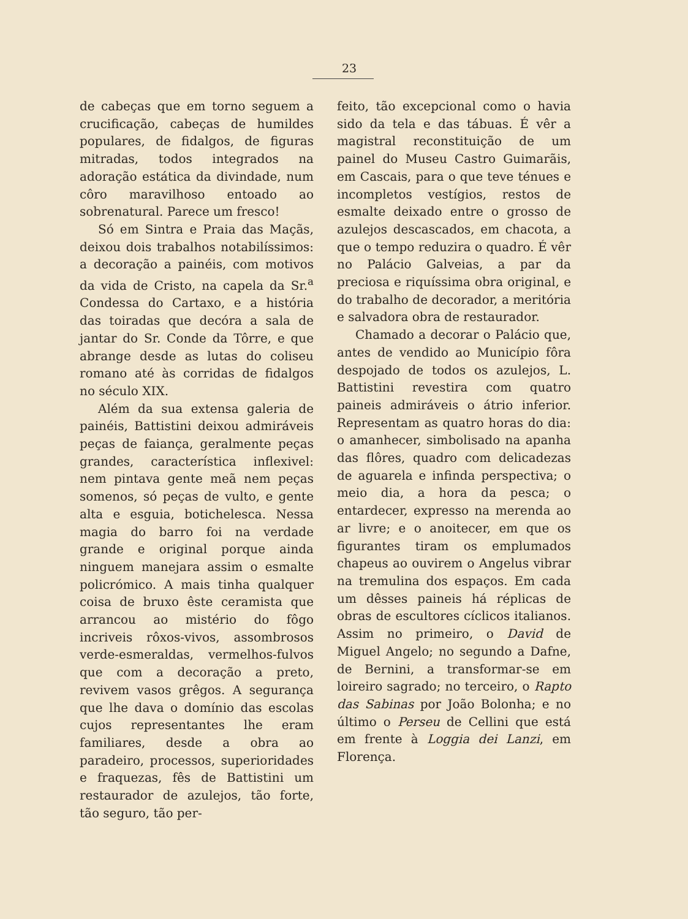23
de cabeças que em torno seguem a crucificação, cabeças de humildes populares, de fidalgos, de figuras mitradas, todos integrados na adoração estática da divindade, num côro maravilhoso entoado ao sobrenatural. Parece um fresco!
Só em Sintra e Praia das Maçãs, deixou dois trabalhos notabilíssimos: a decoração a painéis, com motivos da vida de Cristo, na capela da Sr.<sup>a</sup> Condessa do Cartaxo, e a história das toiradas que decóra a sala de jantar do Sr. Conde da Tôrre, e que abrange desde as lutas do coliseu romano até às corridas de fidalgos no século XIX.
Além da sua extensa galeria de painéis, Battistini deixou admiráveis peças de faiança, geralmente peças grandes, característica inflexivel: nem pintava gente meã nem peças somenos, só peças de vulto, e gente alta e esguia, botichelesca. Nessa magia do barro foi na verdade grande e original porque ainda ninguem manejara assim o esmalte policrómico. A mais tinha qualquer coisa de bruxo êste ceramista que arrancou ao mistério do fôgo incriveis rôxos-vivos, assombrosos verde-esmeraldas, vermelhos-fulvos que com a decoração a preto, revivem vasos grêgos. A segurança que lhe dava o domínio das escolas cujos representantes lhe eram familiares, desde a obra ao paradeiro, processos, superioridades e fraquezas, fês de Battistini um restaurador de azulejos, tão forte, tão seguro, tão per-
feito, tão excepcional como o havia sido da tela e das tábuas. É vêr a magistral reconstituição de um painel do Museu Castro Guimarãis, em Cascais, para o que teve ténues e incompletos vestígios, restos de esmalte deixado entre o grosso de azulejos descascados, em chacota, a que o tempo reduzira o quadro. É vêr no Palácio Galveias, a par da preciosa e riquíssima obra original, e do trabalho de decorador, a meritória e salvadora obra de restaurador.
Chamado a decorar o Palácio que, antes de vendido ao Município fôra despojado de todos os azulejos, L. Battistini revestira com quatro paineis admiráveis o átrio inferior. Representam as quatro horas do dia: o amanhecer, simbolisado na apanha das flôres, quadro com delicadezas de aguarela e infinda perspectiva; o meio dia, a hora da pesca; o entardecer, expresso na merenda ao ar livre; e o anoitecer, em que os figurantes tiram os emplumados chapeus ao ouvirem o Angelus vibrar na tremulina dos espaços. Em cada um dêsses paineis há réplicas de obras de escultores cíclicos italianos. Assim no primeiro, o David de Miguel Angelo; no segundo a Dafne, de Bernini, a transformar-se em loireiro sagrado; no terceiro, o Rapto das Sabinas por João Bolonha; e no último o Perseu de Cellini que está em frente à Loggia dei Lanzi, em Florença.